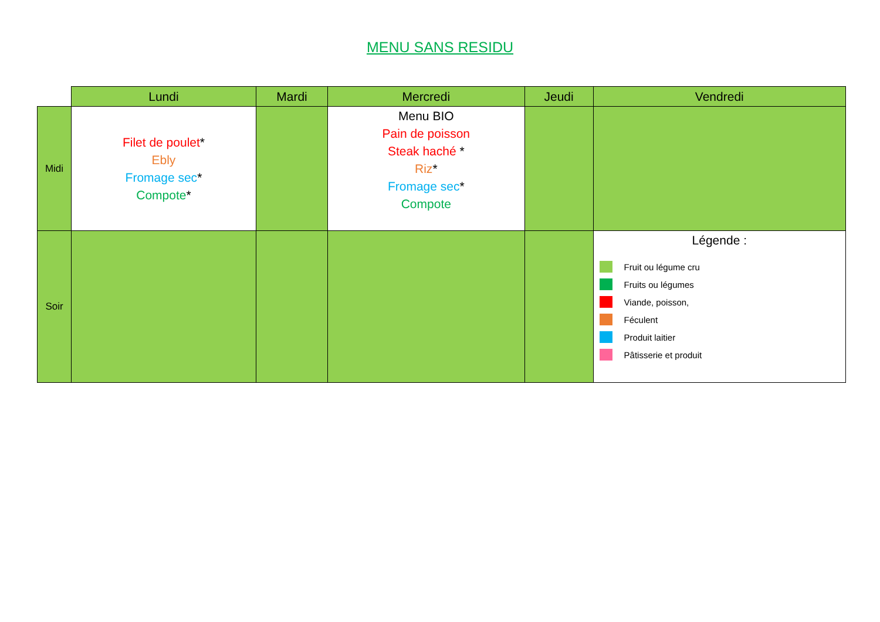MENU SANS RESIDU
| | Lundi | Mardi | Mercredi | Jeudi | Vendredi |
| Midi | Filet de poulet * Ebly Fromage sec * Compote * | | Menu BIO Pain de poisson Steak haché * Riz * Fromage sec * Compote | | |
| Soir | | | | | Légende : Fruit ou légume cru Fruits ou légumes Viande, poisson, Féculent Produit laitier Pâtisserie et produit |